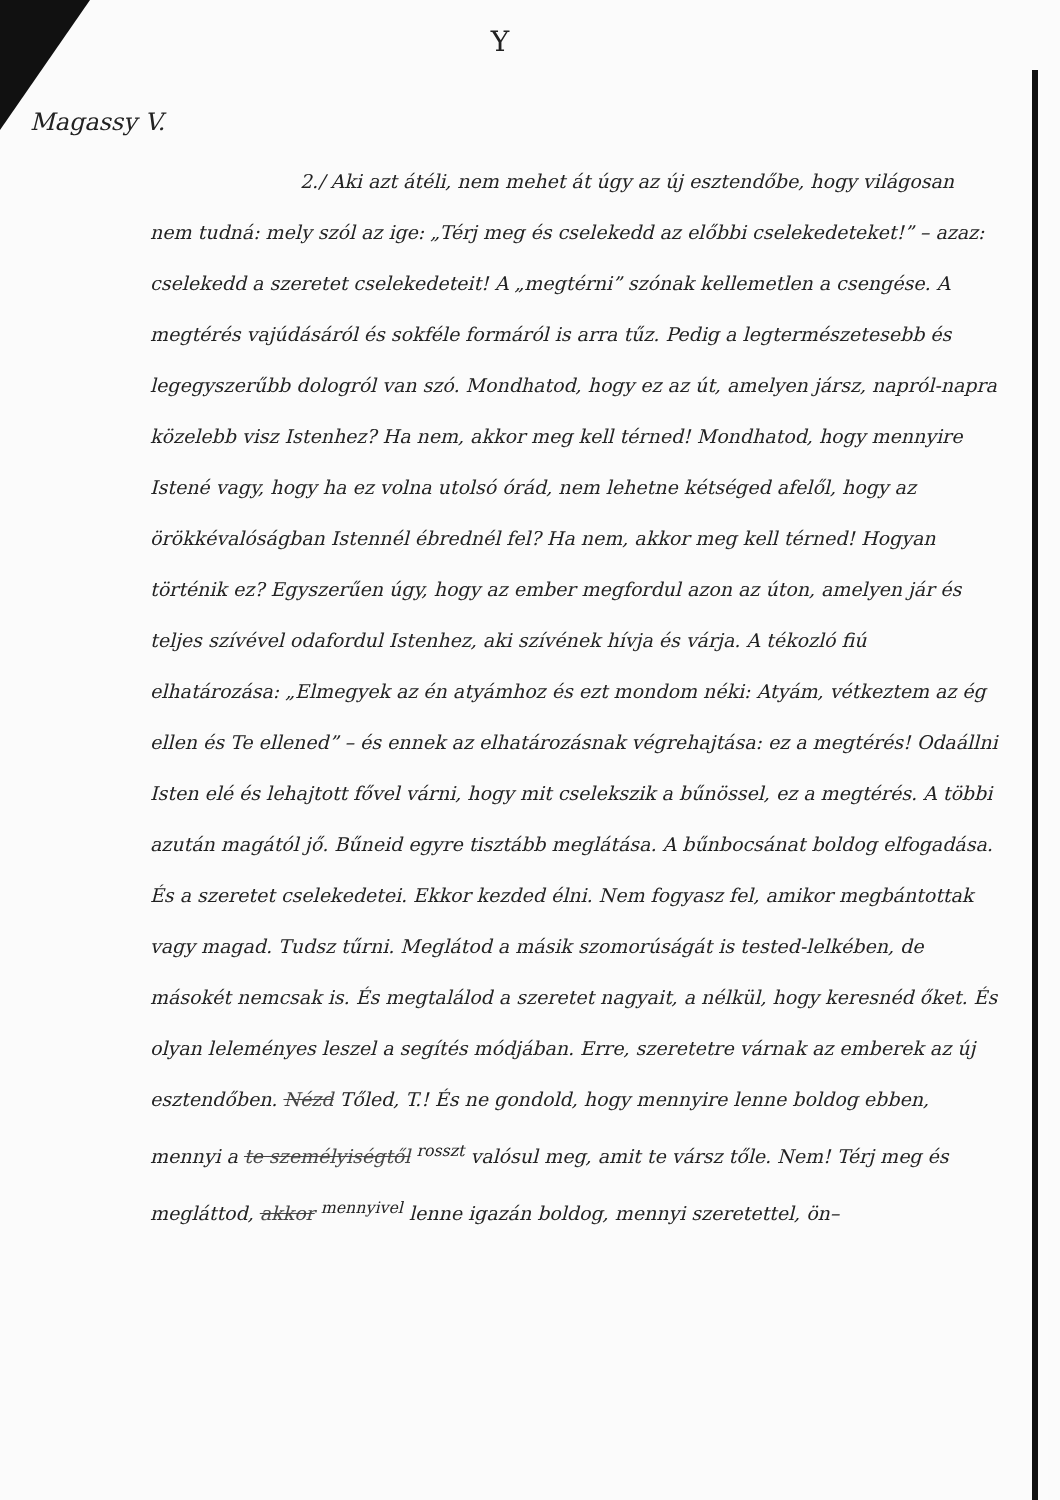Y
Magassy V.
2./ Aki azt átéli, nem mehet át úgy az új esztendőbe, hogy világosan nem tudná: mely szól az ige: „Térj meg és cselekedd az előbbi cselekedeteket!” – azaz: cselekedd a szeretet cselekedeteit! A „megtérni” szónak kellemetlen a csengése. A megtérés vajúdásáról és sokféle formáról is arra tűz. Pedig a legtermészetesebb és legegyszerűbb dologról van szó. Mondhatod, hogy ez az út, amelyen jársz, napról-napra közelebb visz Istenhez? Ha nem, akkor meg kell térned! Mondhatod, hogy mennyire Istené vagy, hogy ha ez volna utolsó órád, nem lehetne kétséged afelől, hogy az örökkévalóságban Istennél ébrednél fel? Ha nem, akkor meg kell térned! Hogyan történik ez? Egyszerűen úgy, hogy az ember megfordul azon az úton, amelyen jár és teljes szívével odafordul Istenhez, aki szívének hívja és várja. A tékozló fiú elhatározása: „Elmegyek az én atyámhoz és ezt mondom néki: Atyám, vétkeztem az ég ellen és Te ellened” – és ennek az elhatározásnak végrehajtása: ez a megtérés! Odaállni Isten elé és lehajtott fővel várni, hogy mit cselekszik a bűnössel, ez a megtérés. A többi azután magától jő. Bűneid egyre tisztább meglátása. A bűnbocsánat boldog elfogadása. És a szeretet cselekedetei. Ekkor kezded élni. Nem fogyasz fel, amikor megbántottak vagy magad. Tudsz tűrni. Meglátod a másik szomorúságát is tested-lelkében, de másokét nemcsak is. És megtalálod a szeretet nagyait, a nélkül, hogy keresnéd őket. És olyan leleményes leszel a segítés módjában. Erre, szeretetre várnak az emberek az új esztendőben. Nézd Tőled, T.! És ne gondold, hogy mennyire lenne boldog ebben, mennyi a te személyiségtől <sup>rosszt</sup> valósul meg, amit te vársz tőle. Nem! Térj meg és megláttod, akkor <sup>mennyivel</sup> lenne igazán boldog, mennyi szeretettel, ön–